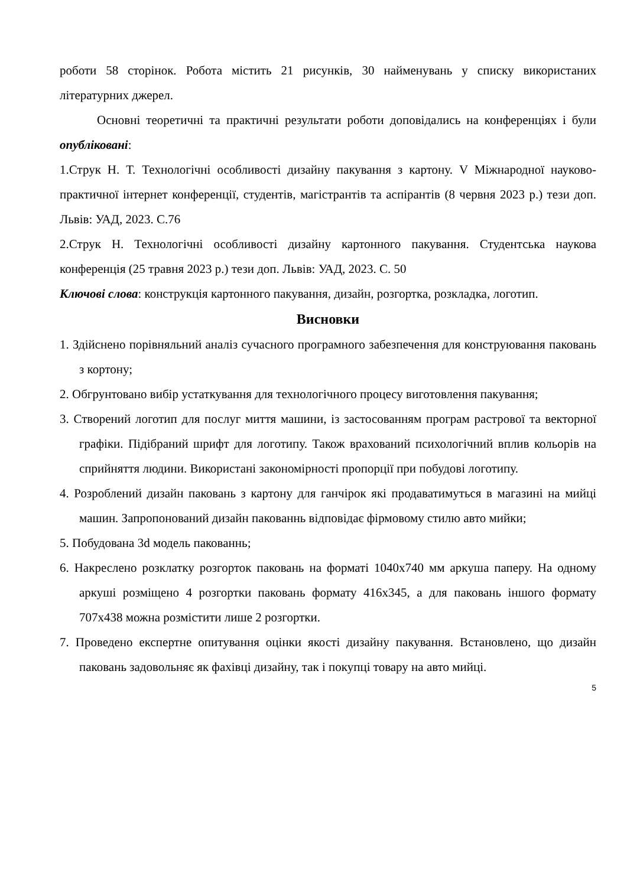роботи 58 сторінок. Робота містить 21 рисунків, 30 найменувань у списку використаних літературних джерел.
Основні теоретичні та практичні результати роботи доповідались на конференціях і були опубліковані:
1.Струк Н. Т. Технологічні особливості дизайну пакування з картону. V Міжнародної науково- практичної інтернет конференції, студентів, магістрантів та аспірантів (8 червня 2023 р.) тези доп. Львів: УАД, 2023. С.76
2.Струк Н. Технологічні особливості дизайну картонного пакування. Студентська наукова конференція (25 травня 2023 р.) тези доп. Львів: УАД, 2023. С. 50
Ключові слова: конструкція картонного пакування, дизайн, розгортка, розкладка, логотип.
Висновки
1. Здійснено порівняльний аналіз сучасного програмного забезпечення для конструювання паковань з кортону;
2. Обгрунтовано вибір устаткування для технологічного процесу виготовлення пакування;
3. Створений логотип для послуг миття машини, із застосованням програм растрової та векторної графіки. Підібраний шрифт для логотипу. Також врахований психологічний вплив кольорів на сприйняття людини. Використані закономірності пропорції при побудові логотипу.
4. Розроблений дизайн паковань з картону для ганчірок які продаватимуться в магазині на мийці машин. Запропонований дизайн пакованнь відповідає фірмовому стилю авто мийки;
5. Побудована 3d модель пакованнь;
6. Накреслено розклатку розгорток паковань на форматі 1040х740 мм аркуша паперу. На одному аркуші розміщено 4 розгортки паковань формату 416х345, а для паковань іншого формату 707х438 можна розмістити лише 2 розгортки.
7. Проведено експертне опитування оцінки якості дизайну пакування. Встановлено, що дизайн паковань задовольняє як фахівці дизайну, так і покупці товару на авто мийці.
5